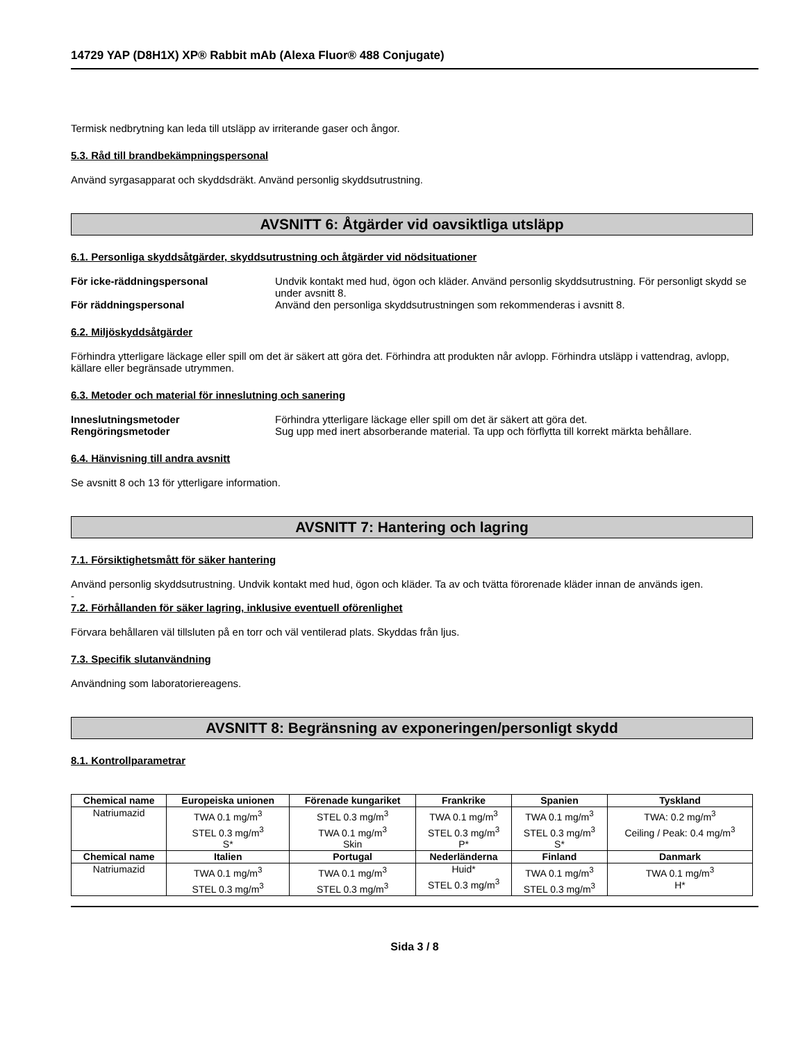14729 YAP (D8H1X) XP® Rabbit mAb (Alexa Fluor® 488 Conjugate)
Termisk nedbrytning kan leda till utsläpp av irriterande gaser och ångor.
5.3. Råd till brandbekämpningspersonal
Använd syrgasapparat och skyddsdräkt. Använd personlig skyddsutrustning.
AVSNITT 6: Åtgärder vid oavsiktliga utsläpp
6.1. Personliga skyddsåtgärder, skyddsutrustning och åtgärder vid nödsituationer
För icke-räddningspersonal Undvik kontakt med hud, ögon och kläder. Använd personlig skyddsutrustning. För personligt skydd se under avsnitt 8.
För räddningspersonal Använd den personliga skyddsutrustningen som rekommenderas i avsnitt 8.
6.2. Miljöskyddsåtgärder
Förhindra ytterligare läckage eller spill om det är säkert att göra det. Förhindra att produkten når avlopp. Förhindra utsläpp i vattendrag, avlopp, källare eller begränsade utrymmen.
6.3. Metoder och material för inneslutning och sanering
Inneslutningsmetoder Förhindra ytterligare läckage eller spill om det är säkert att göra det.
Rengöringsmetoder Sug upp med inert absorberande material. Ta upp och förflytta till korrekt märkta behållare.
6.4. Hänvisning till andra avsnitt
Se avsnitt 8 och 13 för ytterligare information.
AVSNITT 7: Hantering och lagring
7.1. Försiktighetsmått för säker hantering
Använd personlig skyddsutrustning. Undvik kontakt med hud, ögon och kläder. Ta av och tvätta förorenade kläder innan de används igen.
-
7.2. Förhållanden för säker lagring, inklusive eventuell oförenlighet
Förvara behållaren väl tillsluten på en torr och väl ventilerad plats. Skyddas från ljus.
7.3. Specifik slutanvändning
Användning som laboratoriereagens.
AVSNITT 8: Begränsning av exponeringen/personligt skydd
8.1. Kontrollparametrar
| Chemical name | Europeiska unionen | Förenade kungariket | Frankrike | Spanien | Tyskland |
| --- | --- | --- | --- | --- | --- |
| Natriumazid | TWA 0.1 mg/m<sup>3</sup> STEL 0.3 mg/m<sup>3</sup> S* | STEL 0.3 mg/m<sup>3</sup> TWA 0.1 mg/m<sup>3</sup> Skin | TWA 0.1 mg/m<sup>3</sup> STEL 0.3 mg/m<sup>3</sup> P* | TWA 0.1 mg/m<sup>3</sup> STEL 0.3 mg/m<sup>3</sup> S* | TWA: 0.2 mg/m<sup>3</sup> Ceiling / Peak: 0.4 mg/m<sup>3</sup> |
| Chemical name | Italien | Portugal | Nederländerna | Finland | Danmark |
| Natriumazid | TWA 0.1 mg/m<sup>3</sup> STEL 0.3 mg/m<sup>3</sup> | TWA 0.1 mg/m<sup>3</sup> STEL 0.3 mg/m<sup>3</sup> | Huid* STEL 0.3 mg/m<sup>3</sup> | TWA 0.1 mg/m<sup>3</sup> STEL 0.3 mg/m<sup>3</sup> | TWA 0.1 mg/m<sup>3</sup> H* |
Sida 3 / 8